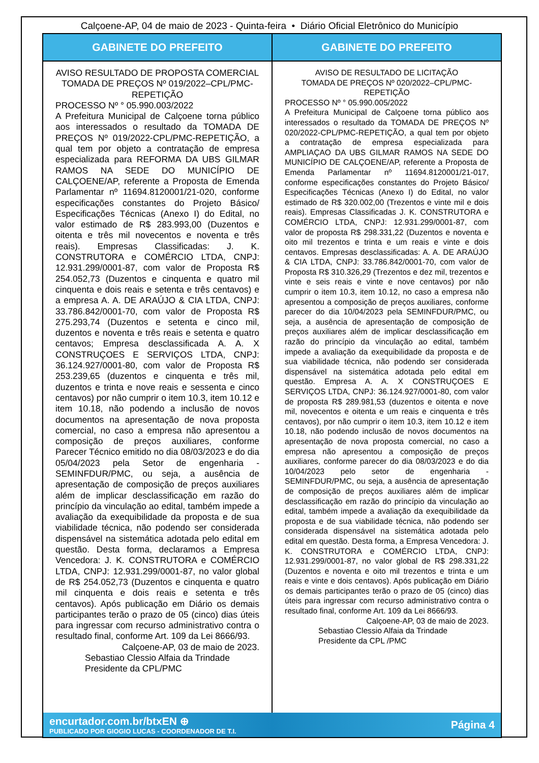Calçoene-AP, 04 de maio de 2023 - Quinta-feira • Diário Oficial Eletrônico do Município
GABINETE DO PREFEITO
AVISO RESULTADO DE PROPOSTA COMERCIAL
TOMADA DE PREÇOS Nº 019/2022–CPL/PMC-REPETIÇÃO
PROCESSO Nº ° 05.990.003/2022
A Prefeitura Municipal de Calçoene torna público aos interessados o resultado da TOMADA DE PREÇOS Nº 019/2022-CPL/PMC-REPETIÇÃO, a qual tem por objeto a contratação de empresa especializada para REFORMA DA UBS GILMAR RAMOS NA SEDE DO MUNICÍPIO DE CALÇOENE/AP, referente a Proposta de Emenda Parlamentar nº 11694.8120001/21-020, conforme especificações constantes do Projeto Básico/ Especificações Técnicas (Anexo I) do Edital, no valor estimado de R$ 283.993,00 (Duzentos e oitenta e três mil novecentos e noventa e três reais). Empresas Classificadas: J. K. CONSTRUTORA e COMÉRCIO LTDA, CNPJ: 12.931.299/0001-87, com valor de Proposta R$ 254.052,73 (Duzentos e cinquenta e quatro mil cinquenta e dois reais e setenta e três centavos) e a empresa A. A. DE ARAÚJO & CIA LTDA, CNPJ: 33.786.842/0001-70, com valor de Proposta R$ 275.293,74 (Duzentos e setenta e cinco mil, duzentos e noventa e três reais e setenta e quatro centavos; Empresa desclassificada A. A. X CONSTRUÇOES E SERVIÇOS LTDA, CNPJ: 36.124.927/0001-80, com valor de Proposta R$ 253.239,65 (duzentos e cinquenta e três mil, duzentos e trinta e nove reais e sessenta e cinco centavos) por não cumprir o item 10.3, item 10.12 e item 10.18, não podendo a inclusão de novos documentos na apresentação de nova proposta comercial, no caso a empresa não apresentou a composição de preços auxiliares, conforme Parecer Técnico emitido no dia 08/03/2023 e do dia 05/04/2023 pela Setor de engenharia - SEMINFDUR/PMC, ou seja, a ausência de apresentação de composição de preços auxiliares além de implicar desclassificação em razão do princípio da vinculação ao edital, também impede a avaliação da exequibilidade da proposta e de sua viabilidade técnica, não podendo ser considerada dispensável na sistemática adotada pelo edital em questão. Desta forma, declaramos a Empresa Vencedora: J. K. CONSTRUTORA e COMÉRCIO LTDA, CNPJ: 12.931.299/0001-87, no valor global de R$ 254.052,73 (Duzentos e cinquenta e quatro mil cinquenta e dois reais e setenta e três centavos). Após publicação em Diário os demais participantes terão o prazo de 05 (cinco) dias úteis para ingressar com recurso administrativo contra o resultado final, conforme Art. 109 da Lei 8666/93.
Calçoene-AP, 03 de maio de 2023.
Sebastiao Clessio Alfaia da Trindade
Presidente da CPL/PMC
GABINETE DO PREFEITO
AVISO DE RESULTADO DE LICITAÇÃO
TOMADA DE PREÇOS Nº 020/2022–CPL/PMC-REPETIÇÃO
PROCESSO Nº ° 05.990.005/2022
A Prefeitura Municipal de Calçoene torna público aos interessados o resultado da TOMADA DE PREÇOS Nº 020/2022-CPL/PMC-REPETIÇÃO, a qual tem por objeto a contratação de empresa especializada para AMPLIAÇAO DA UBS GILMAR RAMOS NA SEDE DO MUNICÍPIO DE CALÇOENE/AP, referente a Proposta de Emenda Parlamentar nº 11694.8120001/21-017, conforme especificações constantes do Projeto Básico/ Especificações Técnicas (Anexo I) do Edital, no valor estimado de R$ 320.002,00 (Trezentos e vinte mil e dois reais). Empresas Classificadas J. K. CONSTRUTORA e COMÉRCIO LTDA, CNPJ: 12.931.299/0001-87, com valor de proposta R$ 298.331,22 (Duzentos e noventa e oito mil trezentos e trinta e um reais e vinte e dois centavos. Empresas desclassificadas: A. A. DE ARAÚJO & CIA LTDA, CNPJ: 33.786.842/0001-70, com valor de Proposta R$ 310.326,29 (Trezentos e dez mil, trezentos e vinte e seis reais e vinte e nove centavos) por não cumprir o item 10.3, item 10.12, no caso a empresa não apresentou a composição de preços auxiliares, conforme parecer do dia 10/04/2023 pela SEMINFDUR/PMC, ou seja, a ausência de apresentação de composição de preços auxiliares além de implicar desclassificação em razão do princípio da vinculação ao edital, também impede a avaliação da exequibilidade da proposta e de sua viabilidade técnica, não podendo ser considerada dispensável na sistemática adotada pelo edital em questão. Empresa A. A. X CONSTRUÇOES E SERVIÇOS LTDA, CNPJ: 36.124.927/0001-80, com valor de proposta R$ 289.981,53 (duzentos e oitenta e nove mil, novecentos e oitenta e um reais e cinquenta e três centavos), por não cumprir o item 10.3, item 10.12 e item 10.18, não podendo inclusão de novos documentos na apresentação de nova proposta comercial, no caso a empresa não apresentou a composição de preços auxiliares, conforme parecer do dia 08/03/2023 e do dia 10/04/2023 pelo setor de engenharia - SEMINFDUR/PMC, ou seja, a ausência de apresentação de composição de preços auxiliares além de implicar desclassificação em razão do princípio da vinculação ao edital, também impede a avaliação da exequibilidade da proposta e de sua viabilidade técnica, não podendo ser considerada dispensável na sistemática adotada pelo edital em questão. Desta forma, a Empresa Vencedora: J. K. CONSTRUTORA e COMÉRCIO LTDA, CNPJ: 12.931.299/0001-87, no valor global de R$ 298.331,22 (Duzentos e noventa e oito mil trezentos e trinta e um reais e vinte e dois centavos). Após publicação em Diário os demais participantes terão o prazo de 05 (cinco) dias úteis para ingressar com recurso administrativo contra o resultado final, conforme Art. 109 da Lei 8666/93.
Calçoene-AP, 03 de maio de 2023.
Sebastiao Clessio Alfaia da Trindade
Presidente da CPL /PMC
encurtador.com.br/btxEN ⊕
PUBLICADO POR GIOGIO LUCAS - COORDENADOR DE T.I.
Página 4